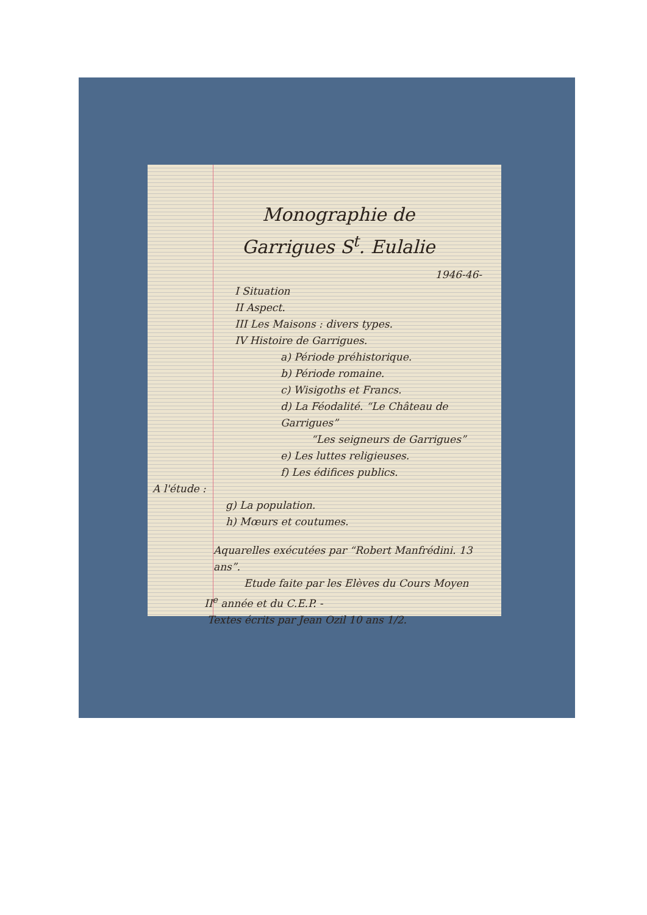Monographie de
Garrigues S<sup>t</sup>. Eulalie
1946-46-
I Situation
II Aspect.
III Les Maisons : divers types.
IV Histoire de Garrigues.
a) Période préhistorique.
b) Période romaine.
c) Wisigoths et Francs.
d) La Féodalité. “Le Château de Garrigues”
“Les seigneurs de Garrigues”
e) Les luttes religieuses.
f) Les édifices publics.
A l'étude :
g) La population.
h) Mœurs et coutumes.
Aquarelles exécutées par “Robert Manfrédini. 13 ans”.
Etude faite par les Elèves du Cours Moyen
II<sup>e</sup> année et du C.E.P. -
Textes écrits par Jean Ozil 10 ans 1/2.